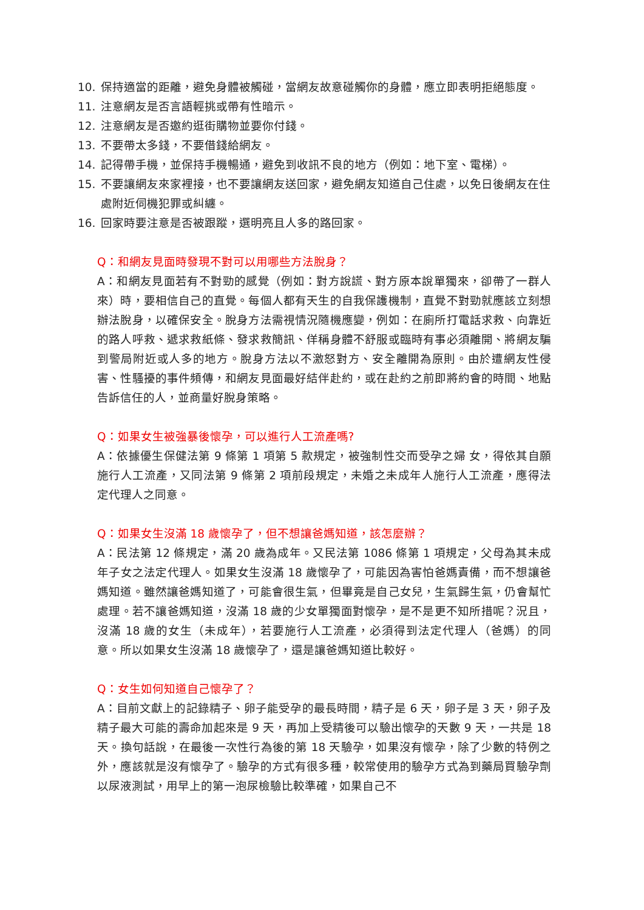10. 保持適當的距離，避免身體被觸碰，當網友故意碰觸你的身體，應立即表明拒絕態度。
11. 注意網友是否言語輕挑或帶有性暗示。
12. 注意網友是否邀約逛街購物並要你付錢。
13. 不要帶太多錢，不要借錢給網友。
14. 記得帶手機，並保持手機暢通，避免到收訊不良的地方（例如：地下室、電梯）。
15. 不要讓網友來家裡接，也不要讓網友送回家，避免網友知道自己住處，以免日後網友在住處附近伺機犯罪或糾纏。
16. 回家時要注意是否被跟蹤，選明亮且人多的路回家。
Q：和網友見面時發現不對可以用哪些方法脫身？
A：和網友見面若有不對勁的感覺（例如：對方說謊、對方原本說單獨來，卻帶了一群人來）時，要相信自己的直覺。每個人都有天生的自我保護機制，直覺不對勁就應該立刻想辦法脫身，以確保安全。脫身方法需視情況隨機應變，例如：在廁所打電話求救、向靠近的路人呼救、遞求救紙條、發求救簡訊、佯稱身體不舒服或臨時有事必須離開、將網友騙到警局附近或人多的地方。脫身方法以不激怒對方、安全離開為原則。由於遭網友性侵害、性騷擾的事件頻傳，和網友見面最好結伴赴約，或在赴約之前即將約會的時間、地點告訴信任的人，並商量好脫身策略。
Q：如果女生被強暴後懷孕，可以進行人工流產嗎?
A：依據優生保健法第 9 條第 1 項第 5 款規定，被強制性交而受孕之婦 女，得依其自願施行人工流產，又同法第 9 條第 2 項前段規定，未婚之未成年人施行人工流產，應得法定代理人之同意。
Q：如果女生沒滿 18 歲懷孕了，但不想讓爸媽知道，該怎麼辦？
A：民法第 12 條規定，滿 20 歲為成年。又民法第 1086 條第 1 項規定，父母為其未成年子女之法定代理人。如果女生沒滿 18 歲懷孕了，可能因為害怕爸媽責備，而不想讓爸媽知道。雖然讓爸媽知道了，可能會很生氣，但畢竟是自己女兒，生氣歸生氣，仍會幫忙處理。若不讓爸媽知道，沒滿 18 歲的少女單獨面對懷孕，是不是更不知所措呢？況且，沒滿 18 歲的女生（未成年），若要施行人工流產，必須得到法定代理人（爸媽）的同意。所以如果女生沒滿 18 歲懷孕了，還是讓爸媽知道比較好。
Q：女生如何知道自己懷孕了？
A：目前文獻上的記錄精子、卵子能受孕的最長時間，精子是 6 天，卵子是 3 天，卵子及精子最大可能的壽命加起來是 9 天，再加上受精後可以驗出懷孕的天數 9 天，一共是 18 天。換句話說，在最後一次性行為後的第 18 天驗孕，如果沒有懷孕，除了少數的特例之外，應該就是沒有懷孕了。驗孕的方式有很多種，較常使用的驗孕方式為到藥局買驗孕劑以尿液測試，用早上的第一泡尿檢驗比較準確，如果自己不